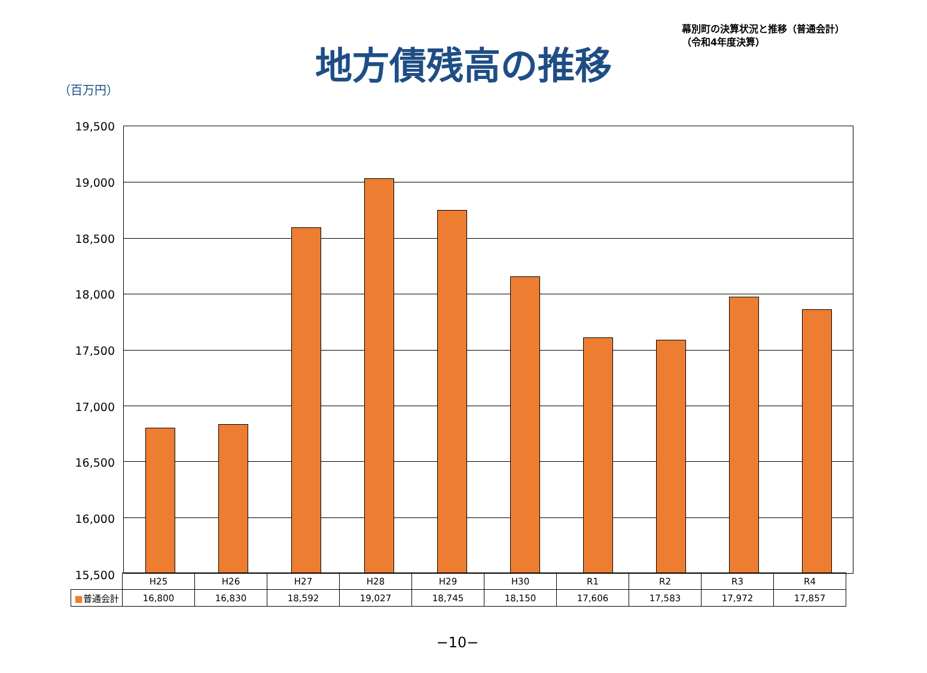幕別町の決算状況と推移（普通会計）
（令和4年度決算）
地方債残高の推移
（百万円）
19,500
19,000
18,500
18,000
17,500
17,000
16,500
16,000
15,500
| | H25 | H26 | H27 | H28 | H29 | H30 | R1 | R2 | R3 | R4 |
| ■ 普通会計 | 16,800 | 16,830 | 18,592 | 19,027 | 18,745 | 18,150 | 17,606 | 17,583 | 17,972 | 17,857 |
−10−